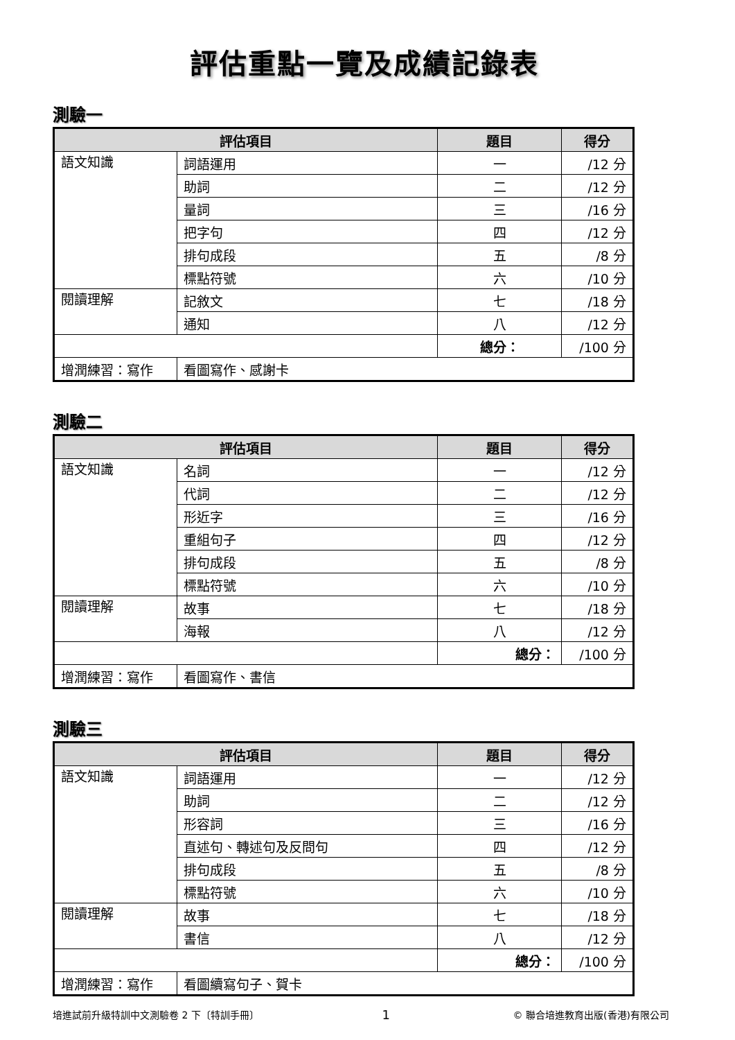評估重點一覽及成績記錄表
測驗一
| 評估項目 | | 題目 | 得分 |
| --- | --- | --- | --- |
| 語文知識 | 詞語運用 | 一 | /12 分 |
| | 助詞 | 二 | /12 分 |
| | 量詞 | 三 | /16 分 |
| | 把字句 | 四 | /12 分 |
| | 排句成段 | 五 | /8 分 |
| | 標點符號 | 六 | /10 分 |
| 閱讀理解 | 記敘文 | 七 | /18 分 |
| | 通知 | 八 | /12 分 |
| | | 總分： | /100 分 |
| 增潤練習：寫作 | 看圖寫作、感謝卡 | | |
測驗二
| 評估項目 | | 題目 | 得分 |
| --- | --- | --- | --- |
| 語文知識 | 名詞 | 一 | /12 分 |
| | 代詞 | 二 | /12 分 |
| | 形近字 | 三 | /16 分 |
| | 重組句子 | 四 | /12 分 |
| | 排句成段 | 五 | /8 分 |
| | 標點符號 | 六 | /10 分 |
| 閱讀理解 | 故事 | 七 | /18 分 |
| | 海報 | 八 | /12 分 |
| | | 總分： | /100 分 |
| 增潤練習：寫作 | 看圖寫作、書信 | | |
測驗三
| 評估項目 | | 題目 | 得分 |
| --- | --- | --- | --- |
| 語文知識 | 詞語運用 | 一 | /12 分 |
| | 助詞 | 二 | /12 分 |
| | 形容詞 | 三 | /16 分 |
| | 直述句、轉述句及反問句 | 四 | /12 分 |
| | 排句成段 | 五 | /8 分 |
| | 標點符號 | 六 | /10 分 |
| 閱讀理解 | 故事 | 七 | /18 分 |
| | 書信 | 八 | /12 分 |
| | | 總分： | /100 分 |
| 增潤練習：寫作 | 看圖續寫句子、賀卡 | | |
培進試前升級特訓中文測驗卷 2 下〔特訓手冊〕 1 © 聯合培進教育出版(香港)有限公司